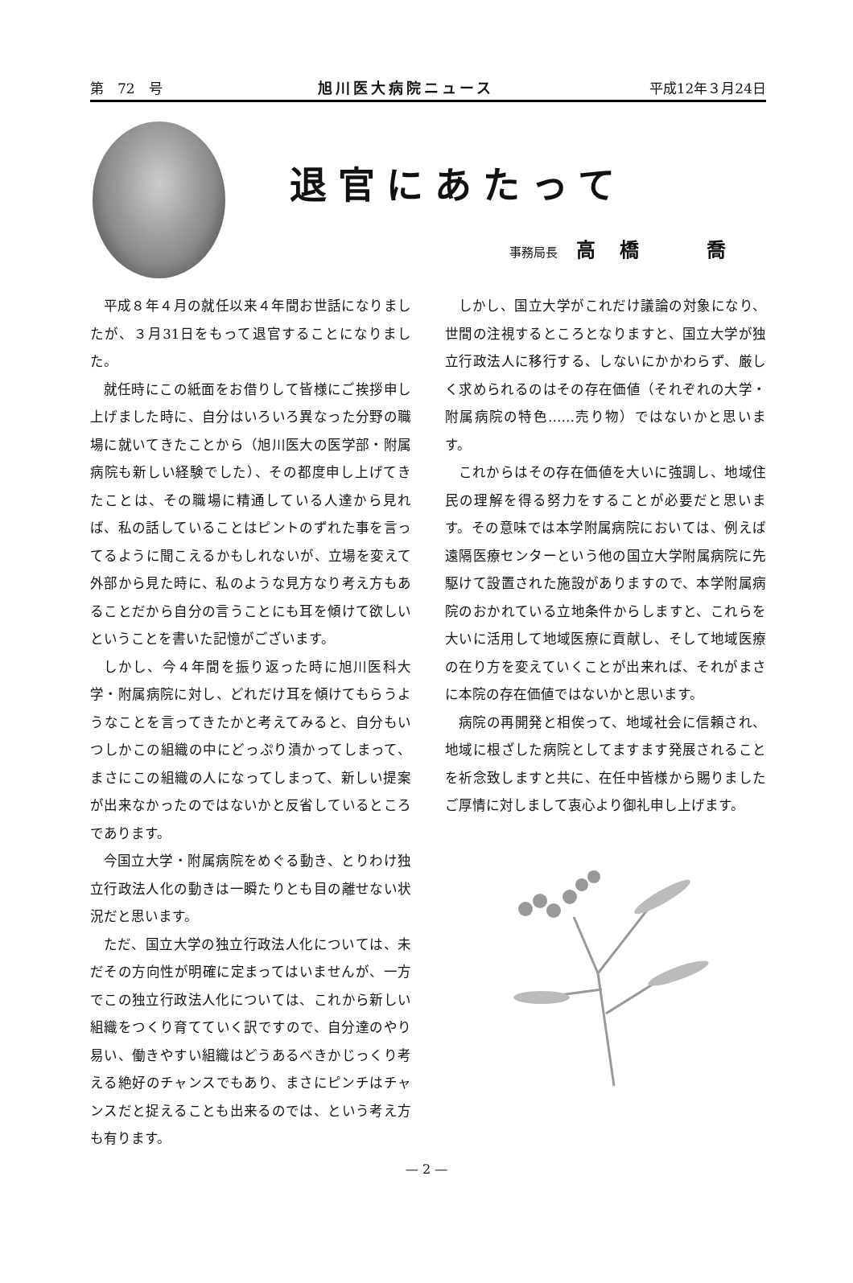第　72　号 旭川医大病院ニュース 平成12年３月24日
退官にあたって
事務局長 高橋　喬
平成８年４月の就任以来４年間お世話になりましたが、３月31日をもって退官することになりました。
就任時にこの紙面をお借りして皆様にご挨拶申し上げました時に、自分はいろいろ異なった分野の職場に就いてきたことから（旭川医大の医学部・附属病院も新しい経験でした）、その都度申し上げてきたことは、その職場に精通している人達から見れば、私の話していることはピントのずれた事を言ってるように聞こえるかもしれないが、立場を変えて外部から見た時に、私のような見方なり考え方もあることだから自分の言うことにも耳を傾けて欲しいということを書いた記憶がございます。
しかし、今４年間を振り返った時に旭川医科大学・附属病院に対し、どれだけ耳を傾けてもらうようなことを言ってきたかと考えてみると、自分もいつしかこの組織の中にどっぷり漬かってしまって、まさにこの組織の人になってしまって、新しい提案が出来なかったのではないかと反省しているところであります。
今国立大学・附属病院をめぐる動き、とりわけ独立行政法人化の動きは一瞬たりとも目の離せない状況だと思います。
ただ、国立大学の独立行政法人化については、未だその方向性が明確に定まってはいませんが、一方でこの独立行政法人化については、これから新しい組織をつくり育てていく訳ですので、自分達のやり易い、働きやすい組織はどうあるべきかじっくり考える絶好のチャンスでもあり、まさにピンチはチャンスだと捉えることも出来るのでは、という考え方も有ります。
しかし、国立大学がこれだけ議論の対象になり、世間の注視するところとなりますと、国立大学が独立行政法人に移行する、しないにかかわらず、厳しく求められるのはその存在価値（それぞれの大学・附属病院の特色……売り物）ではないかと思います。
これからはその存在価値を大いに強調し、地域住民の理解を得る努力をすることが必要だと思います。その意味では本学附属病院においては、例えば遠隔医療センターという他の国立大学附属病院に先駆けて設置された施設がありますので、本学附属病院のおかれている立地条件からしますと、これらを大いに活用して地域医療に貢献し、そして地域医療の在り方を変えていくことが出来れば、それがまさに本院の存在価値ではないかと思います。
病院の再開発と相俟って、地域社会に信頼され、地域に根ざした病院としてますます発展されることを祈念致しますと共に、在任中皆様から賜りましたご厚情に対しまして衷心より御礼申し上げます。
— 2 —